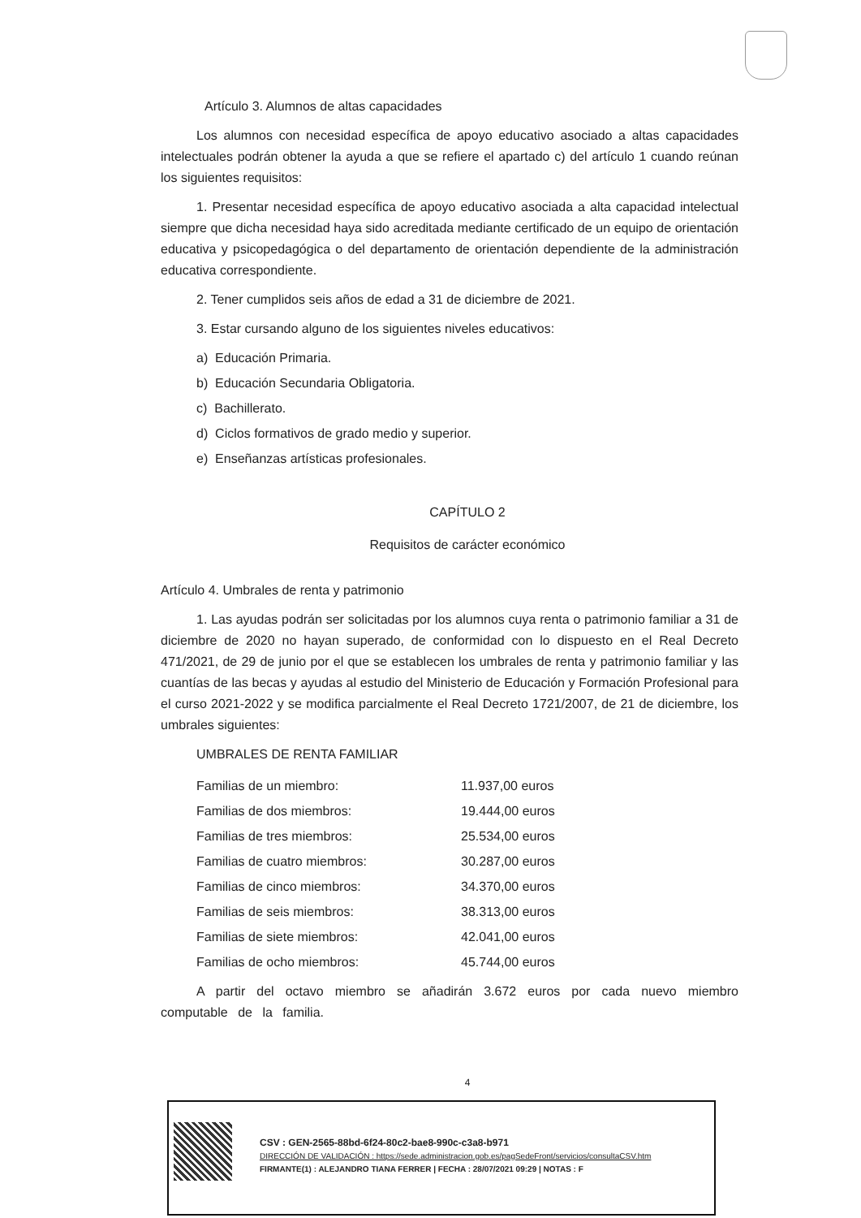Artículo 3. Alumnos de altas capacidades
Los alumnos con necesidad específica de apoyo educativo asociado a altas capacidades intelectuales podrán obtener la ayuda a que se refiere el apartado c) del artículo 1 cuando reúnan los siguientes requisitos:
1. Presentar necesidad específica de apoyo educativo asociada a alta capacidad intelectual siempre que dicha necesidad haya sido acreditada mediante certificado de un equipo de orientación educativa y psicopedagógica o del departamento de orientación dependiente de la administración educativa correspondiente.
2. Tener cumplidos seis años de edad a 31 de diciembre de 2021.
3. Estar cursando alguno de los siguientes niveles educativos:
a) Educación Primaria.
b) Educación Secundaria Obligatoria.
c) Bachillerato.
d) Ciclos formativos de grado medio y superior.
e) Enseñanzas artísticas profesionales.
CAPÍTULO 2
Requisitos de carácter económico
Artículo 4. Umbrales de renta y patrimonio
1. Las ayudas podrán ser solicitadas por los alumnos cuya renta o patrimonio familiar a 31 de diciembre de 2020 no hayan superado, de conformidad con lo dispuesto en el Real Decreto 471/2021, de 29 de junio por el que se establecen los umbrales de renta y patrimonio familiar y las cuantías de las becas y ayudas al estudio del Ministerio de Educación y Formación Profesional para el curso 2021-2022 y se modifica parcialmente el Real Decreto 1721/2007, de 21 de diciembre, los umbrales siguientes:
UMBRALES DE RENTA FAMILIAR
| Familias de un miembro: | 11.937,00 euros |
| Familias de dos miembros: | 19.444,00 euros |
| Familias de tres miembros: | 25.534,00 euros |
| Familias de cuatro miembros: | 30.287,00 euros |
| Familias de cinco miembros: | 34.370,00 euros |
| Familias de seis miembros: | 38.313,00 euros |
| Familias de siete miembros: | 42.041,00 euros |
| Familias de ocho miembros: | 45.744,00 euros |
A partir del octavo miembro se añadirán 3.672 euros por cada nuevo miembro computable de la familia.
4
CSV : GEN-2565-88bd-6f24-80c2-bae8-990c-c3a8-b971
DIRECCIÓN DE VALIDACIÓN : https://sede.administracion.gob.es/pagSedeFront/servicios/consultaCSV.htm
FIRMANTE(1) : ALEJANDRO TIANA FERRER | FECHA : 28/07/2021 09:29 | NOTAS : F